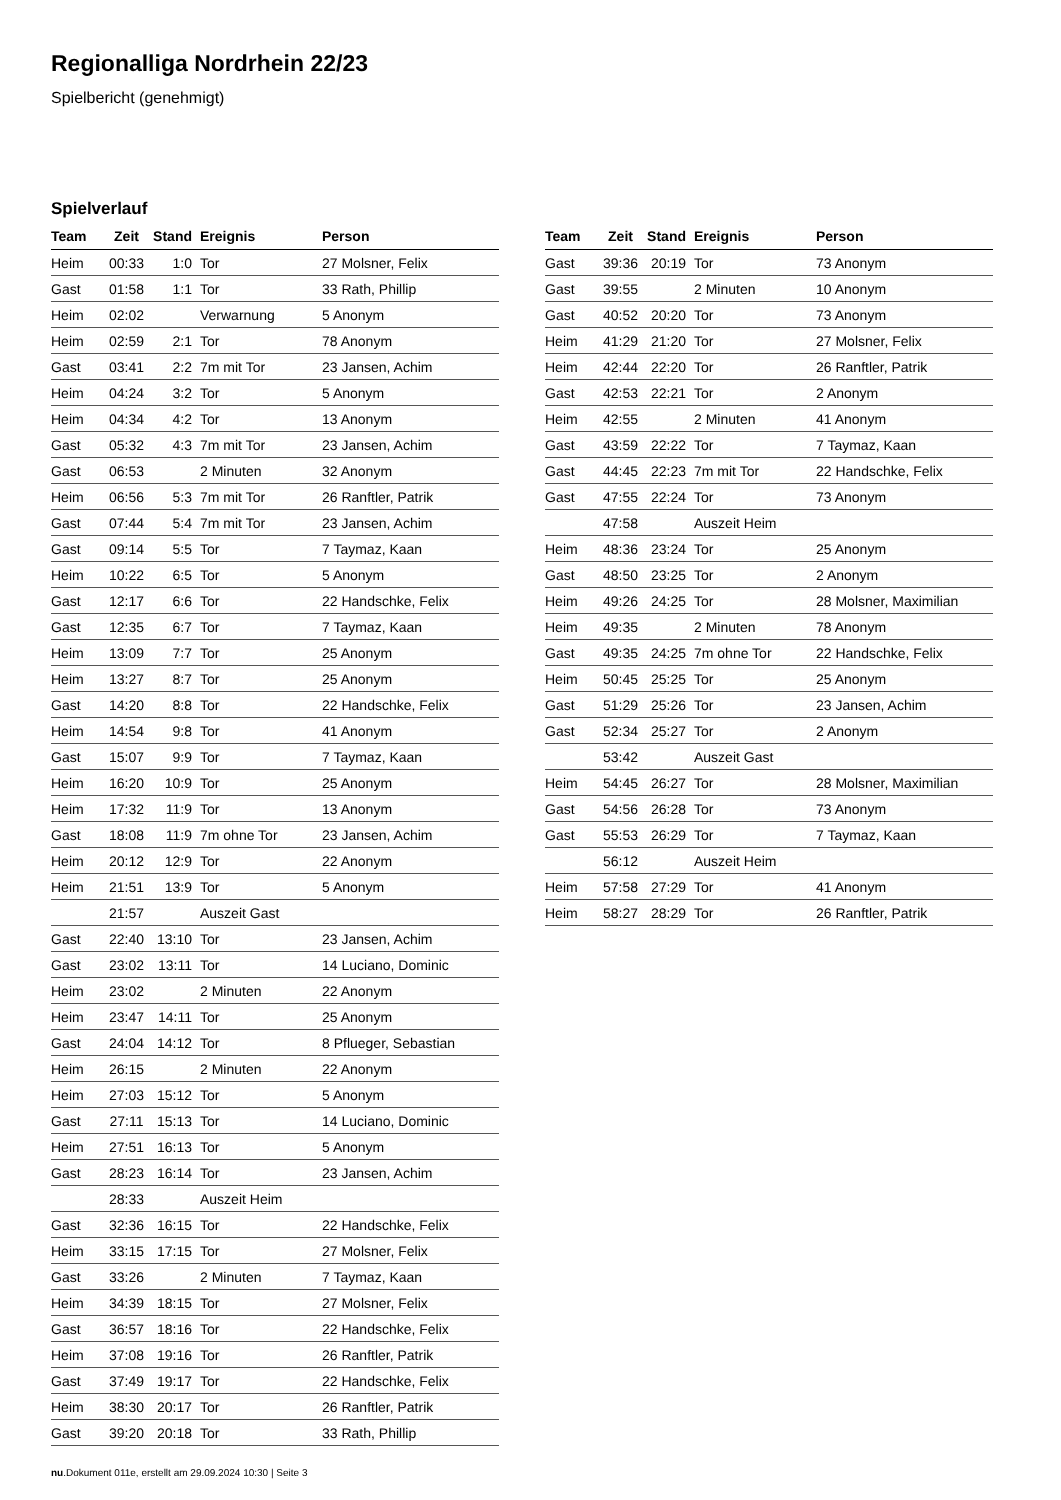Regionalliga Nordrhein 22/23
Spielbericht (genehmigt)
Spielverlauf
| Team | Zeit | Stand | Ereignis | Person |
| --- | --- | --- | --- | --- |
| Heim | 00:33 | 1:0 | Tor | 27 Molsner, Felix |
| Gast | 01:58 | 1:1 | Tor | 33 Rath, Phillip |
| Heim | 02:02 | | Verwarnung | 5 Anonym |
| Heim | 02:59 | 2:1 | Tor | 78 Anonym |
| Gast | 03:41 | 2:2 | 7m mit Tor | 23 Jansen, Achim |
| Heim | 04:24 | 3:2 | Tor | 5 Anonym |
| Heim | 04:34 | 4:2 | Tor | 13 Anonym |
| Gast | 05:32 | 4:3 | 7m mit Tor | 23 Jansen, Achim |
| Gast | 06:53 | | 2 Minuten | 32 Anonym |
| Heim | 06:56 | 5:3 | 7m mit Tor | 26 Ranftler, Patrik |
| Gast | 07:44 | 5:4 | 7m mit Tor | 23 Jansen, Achim |
| Gast | 09:14 | 5:5 | Tor | 7 Taymaz, Kaan |
| Heim | 10:22 | 6:5 | Tor | 5 Anonym |
| Gast | 12:17 | 6:6 | Tor | 22 Handschke, Felix |
| Gast | 12:35 | 6:7 | Tor | 7 Taymaz, Kaan |
| Heim | 13:09 | 7:7 | Tor | 25 Anonym |
| Heim | 13:27 | 8:7 | Tor | 25 Anonym |
| Gast | 14:20 | 8:8 | Tor | 22 Handschke, Felix |
| Heim | 14:54 | 9:8 | Tor | 41 Anonym |
| Gast | 15:07 | 9:9 | Tor | 7 Taymaz, Kaan |
| Heim | 16:20 | 10:9 | Tor | 25 Anonym |
| Heim | 17:32 | 11:9 | Tor | 13 Anonym |
| Gast | 18:08 | 11:9 | 7m ohne Tor | 23 Jansen, Achim |
| Heim | 20:12 | 12:9 | Tor | 22 Anonym |
| Heim | 21:51 | 13:9 | Tor | 5 Anonym |
| | 21:57 | | Auszeit Gast | |
| Gast | 22:40 | 13:10 | Tor | 23 Jansen, Achim |
| Gast | 23:02 | 13:11 | Tor | 14 Luciano, Dominic |
| Heim | 23:02 | | 2 Minuten | 22 Anonym |
| Heim | 23:47 | 14:11 | Tor | 25 Anonym |
| Gast | 24:04 | 14:12 | Tor | 8 Pflueger, Sebastian |
| Heim | 26:15 | | 2 Minuten | 22 Anonym |
| Heim | 27:03 | 15:12 | Tor | 5 Anonym |
| Gast | 27:11 | 15:13 | Tor | 14 Luciano, Dominic |
| Heim | 27:51 | 16:13 | Tor | 5 Anonym |
| Gast | 28:23 | 16:14 | Tor | 23 Jansen, Achim |
| | 28:33 | | Auszeit Heim | |
| Gast | 32:36 | 16:15 | Tor | 22 Handschke, Felix |
| Heim | 33:15 | 17:15 | Tor | 27 Molsner, Felix |
| Gast | 33:26 | | 2 Minuten | 7 Taymaz, Kaan |
| Heim | 34:39 | 18:15 | Tor | 27 Molsner, Felix |
| Gast | 36:57 | 18:16 | Tor | 22 Handschke, Felix |
| Heim | 37:08 | 19:16 | Tor | 26 Ranftler, Patrik |
| Gast | 37:49 | 19:17 | Tor | 22 Handschke, Felix |
| Heim | 38:30 | 20:17 | Tor | 26 Ranftler, Patrik |
| Gast | 39:20 | 20:18 | Tor | 33 Rath, Phillip |
| Team | Zeit | Stand | Ereignis | Person |
| --- | --- | --- | --- | --- |
| Gast | 39:36 | 20:19 | Tor | 73 Anonym |
| Gast | 39:55 | | 2 Minuten | 10 Anonym |
| Gast | 40:52 | 20:20 | Tor | 73 Anonym |
| Heim | 41:29 | 21:20 | Tor | 27 Molsner, Felix |
| Heim | 42:44 | 22:20 | Tor | 26 Ranftler, Patrik |
| Gast | 42:53 | 22:21 | Tor | 2 Anonym |
| Heim | 42:55 | | 2 Minuten | 41 Anonym |
| Gast | 43:59 | 22:22 | Tor | 7 Taymaz, Kaan |
| Gast | 44:45 | 22:23 | 7m mit Tor | 22 Handschke, Felix |
| Gast | 47:55 | 22:24 | Tor | 73 Anonym |
| | 47:58 | | Auszeit Heim | |
| Heim | 48:36 | 23:24 | Tor | 25 Anonym |
| Gast | 48:50 | 23:25 | Tor | 2 Anonym |
| Heim | 49:26 | 24:25 | Tor | 28 Molsner, Maximilian |
| Heim | 49:35 | | 2 Minuten | 78 Anonym |
| Gast | 49:35 | 24:25 | 7m ohne Tor | 22 Handschke, Felix |
| Heim | 50:45 | 25:25 | Tor | 25 Anonym |
| Gast | 51:29 | 25:26 | Tor | 23 Jansen, Achim |
| Gast | 52:34 | 25:27 | Tor | 2 Anonym |
| | 53:42 | | Auszeit Gast | |
| Heim | 54:45 | 26:27 | Tor | 28 Molsner, Maximilian |
| Gast | 54:56 | 26:28 | Tor | 73 Anonym |
| Gast | 55:53 | 26:29 | Tor | 7 Taymaz, Kaan |
| | 56:12 | | Auszeit Heim | |
| Heim | 57:58 | 27:29 | Tor | 41 Anonym |
| Heim | 58:27 | 28:29 | Tor | 26 Ranftler, Patrik |
nu.Dokument 011e, erstellt am 29.09.2024 10:30 | Seite 3